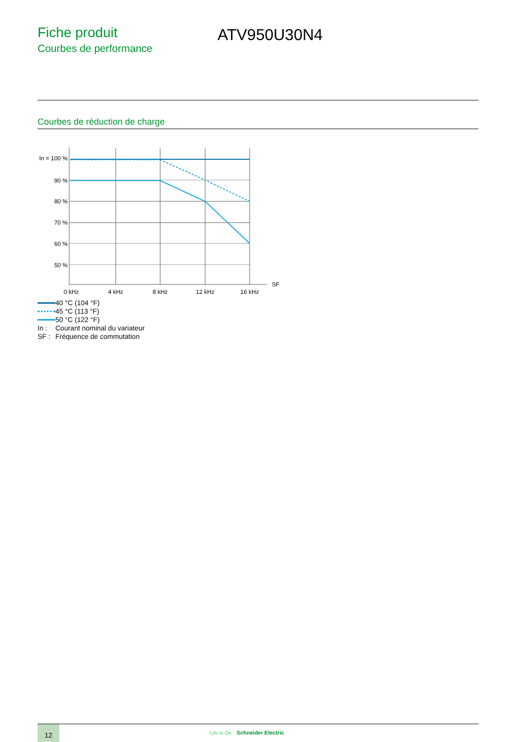Fiche produit
Courbes de performance
ATV950U30N4
Courbes de réduction de charge
In = 100 %
90 %
80 %
70 %
60 %
50 %
0 kHz
4 kHz
8 kHz
12 kHz
16 kHz
SF
40 °C (104 °F)
45 °C (113 °F)
50 °C (122 °F)
In : Courant nominal du variateur
SF : Fréquence de commutation
12
Life Is On Schneider Electric